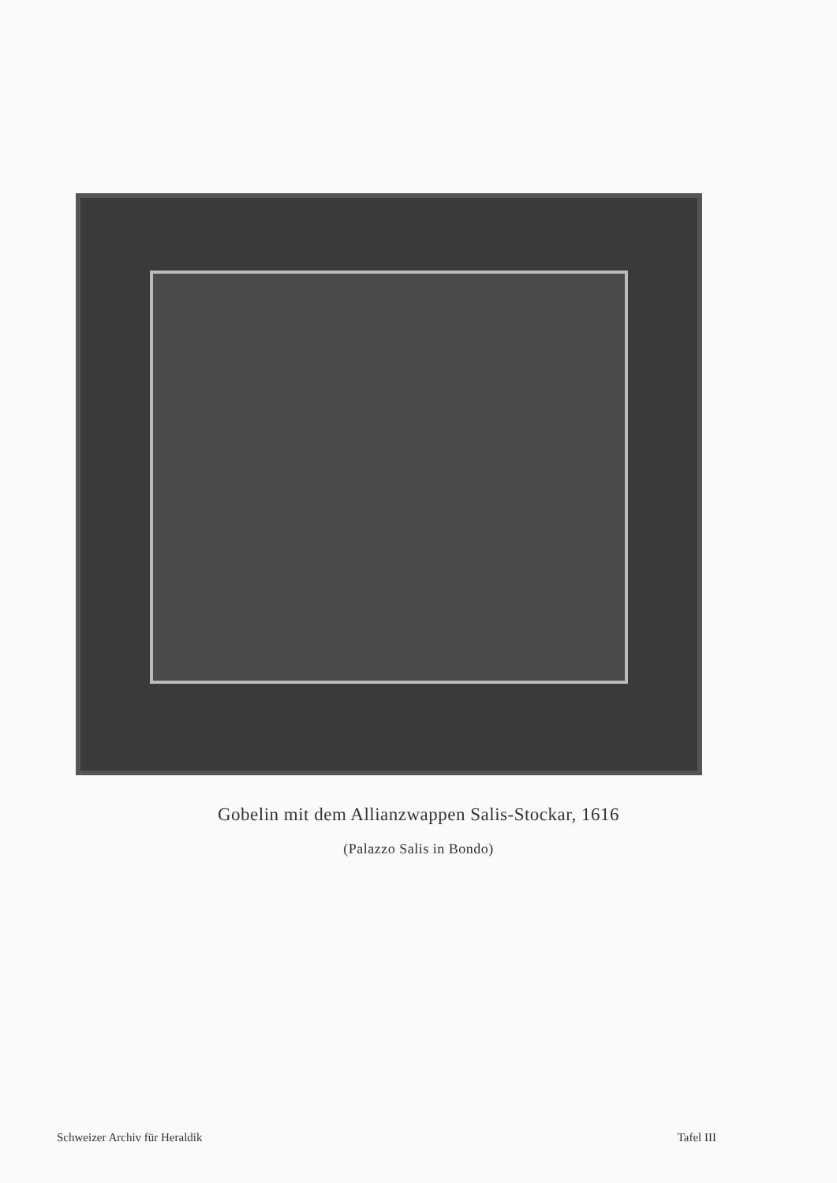Gobelin mit dem Allianzwappen Salis-Stockar, 1616
(Palazzo Salis in Bondo)
Schweizer Archiv für Heraldik Tafel III